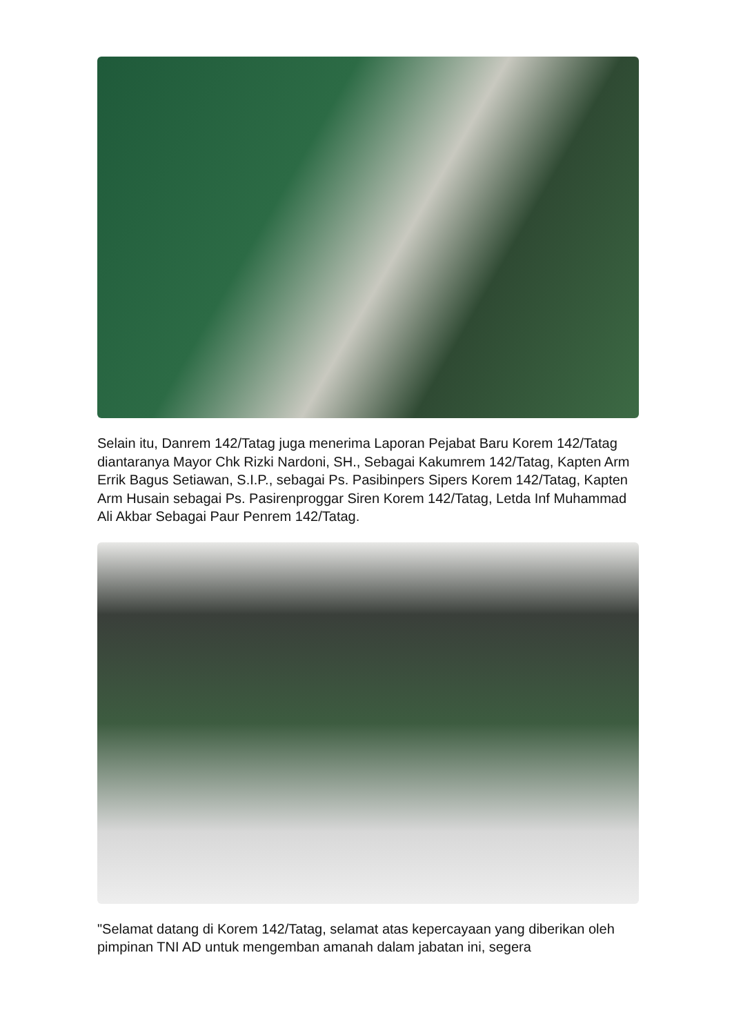Selain itu, Danrem 142/Tatag juga menerima Laporan Pejabat Baru Korem 142/Tatag diantaranya Mayor Chk Rizki Nardoni, SH., Sebagai Kakumrem 142/Tatag, Kapten Arm Errik Bagus Setiawan, S.I.P., sebagai Ps. Pasibinpers Sipers Korem 142/Tatag, Kapten Arm Husain sebagai Ps. Pasirenproggar Siren Korem 142/Tatag, Letda Inf Muhammad Ali Akbar Sebagai Paur Penrem 142/Tatag.
"Selamat datang di Korem 142/Tatag, selamat atas kepercayaan yang diberikan oleh pimpinan TNI AD untuk mengemban amanah dalam jabatan ini, segera